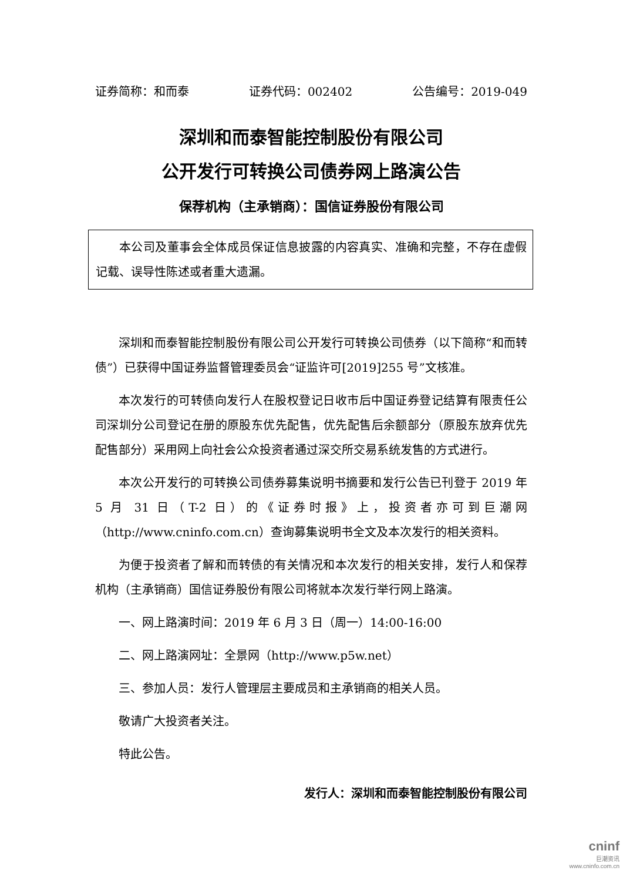证券简称：和而泰 证券代码：002402 公告编号：2019-049
深圳和而泰智能控制股份有限公司
公开发行可转换公司债券网上路演公告
保荐机构（主承销商）：国信证券股份有限公司
本公司及董事会全体成员保证信息披露的内容真实、准确和完整，不存在虚假记载、误导性陈述或者重大遗漏。
深圳和而泰智能控制股份有限公司公开发行可转换公司债券（以下简称“和而转债”）已获得中国证券监督管理委员会“证监许可[2019]255 号”文核准。
本次发行的可转债向发行人在股权登记日收市后中国证券登记结算有限责任公司深圳分公司登记在册的原股东优先配售，优先配售后余额部分（原股东放弃优先配售部分）采用网上向社会公众投资者通过深交所交易系统发售的方式进行。
本次公开发行的可转换公司债券募集说明书摘要和发行公告已刊登于 2019 年 5 月 31 日（T-2 日）的《证券时报》上，投资者亦可到巨潮网（http://www.cninfo.com.cn）查询募集说明书全文及本次发行的相关资料。
为便于投资者了解和而转债的有关情况和本次发行的相关安排，发行人和保荐机构（主承销商）国信证券股份有限公司将就本次发行举行网上路演。
一、网上路演时间：2019 年 6 月 3 日（周一）14:00-16:00
二、网上路演网址：全景网（http://www.p5w.net）
三、参加人员：发行人管理层主要成员和主承销商的相关人员。
敬请广大投资者关注。
特此公告。
发行人：深圳和而泰智能控制股份有限公司
cninf
巨潮资讯
www.cninfo.com.cn